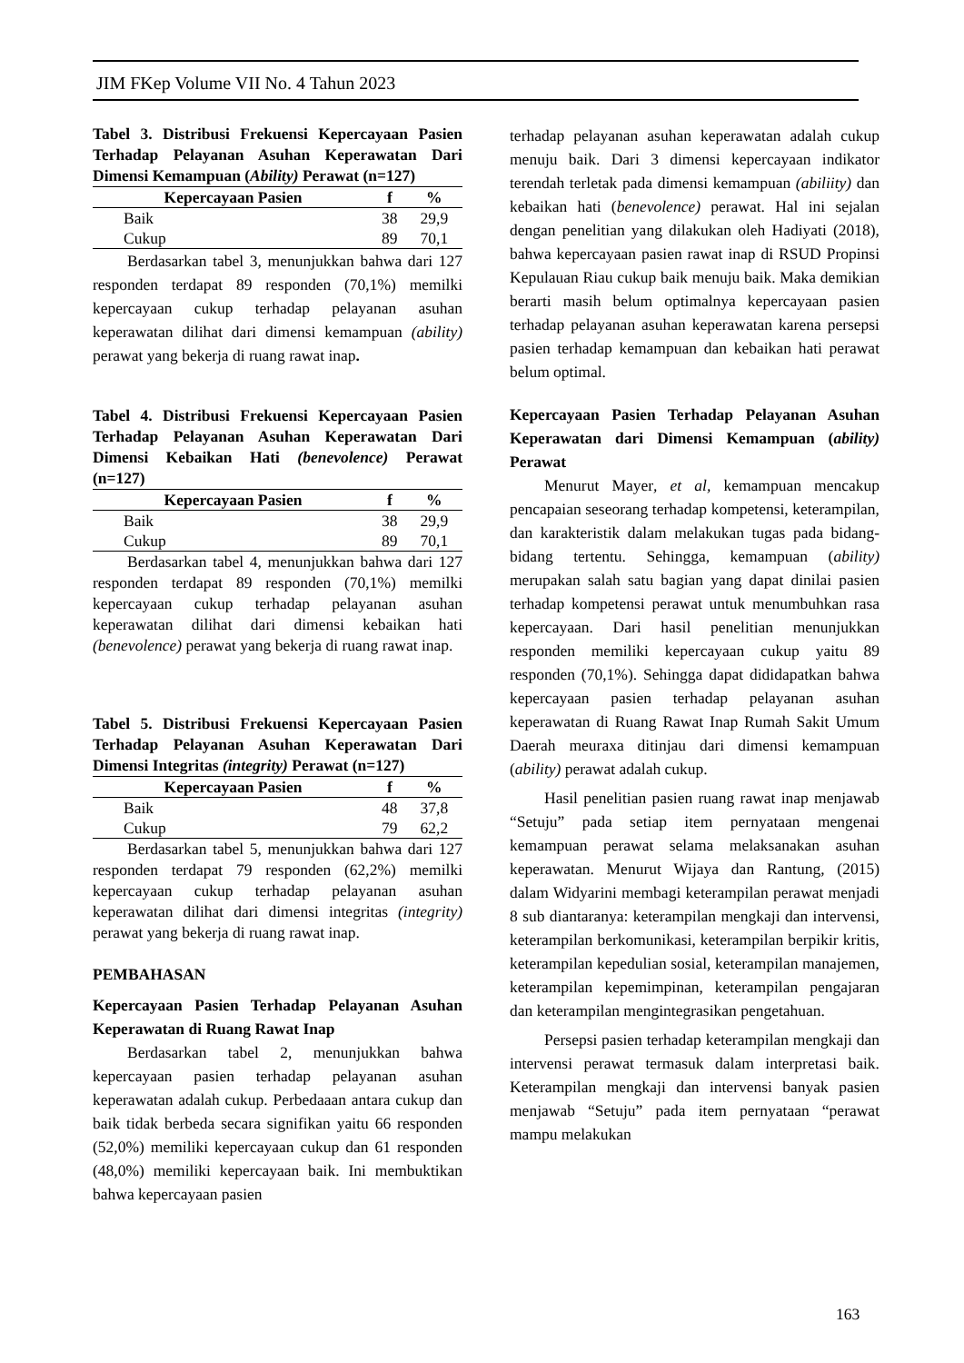JIM FKep Volume VII No. 4 Tahun 2023
Tabel 3. Distribusi Frekuensi Kepercayaan Pasien Terhadap Pelayanan Asuhan Keperawatan Dari Dimensi Kemampuan (Ability) Perawat (n=127)
| Kepercayaan Pasien | f | % |
| --- | --- | --- |
| Baik | 38 | 29,9 |
| Cukup | 89 | 70,1 |
Berdasarkan tabel 3, menunjukkan bahwa dari 127 responden terdapat 89 responden (70,1%) memilki kepercayaan cukup terhadap pelayanan asuhan keperawatan dilihat dari dimensi kemampuan (ability) perawat yang bekerja di ruang rawat inap.
Tabel 4. Distribusi Frekuensi Kepercayaan Pasien Terhadap Pelayanan Asuhan Keperawatan Dari Dimensi Kebaikan Hati (benevolence) Perawat (n=127)
| Kepercayaan Pasien | f | % |
| --- | --- | --- |
| Baik | 38 | 29,9 |
| Cukup | 89 | 70,1 |
Berdasarkan tabel 4, menunjukkan bahwa dari 127 responden terdapat 89 responden (70,1%) memilki kepercayaan cukup terhadap pelayanan asuhan keperawatan dilihat dari dimensi kebaikan hati (benevolence) perawat yang bekerja di ruang rawat inap.
Tabel 5. Distribusi Frekuensi Kepercayaan Pasien Terhadap Pelayanan Asuhan Keperawatan Dari Dimensi Integritas (integrity) Perawat (n=127)
| Kepercayaan Pasien | f | % |
| --- | --- | --- |
| Baik | 48 | 37,8 |
| Cukup | 79 | 62,2 |
Berdasarkan tabel 5, menunjukkan bahwa dari 127 responden terdapat 79 responden (62,2%) memilki kepercayaan cukup terhadap pelayanan asuhan keperawatan dilihat dari dimensi integritas (integrity) perawat yang bekerja di ruang rawat inap.
PEMBAHASAN
Kepercayaan Pasien Terhadap Pelayanan Asuhan Keperawatan di Ruang Rawat Inap
Berdasarkan tabel 2, menunjukkan bahwa kepercayaan pasien terhadap pelayanan asuhan keperawatan adalah cukup. Perbedaaan antara cukup dan baik tidak berbeda secara signifikan yaitu 66 responden (52,0%) memiliki kepercayaan cukup dan 61 responden (48,0%) memiliki kepercayaan baik. Ini membuktikan bahwa kepercayaan pasien
terhadap pelayanan asuhan keperawatan adalah cukup menuju baik. Dari 3 dimensi kepercayaan indikator terendah terletak pada dimensi kemampuan (abiliity) dan kebaikan hati (benevolence) perawat. Hal ini sejalan dengan penelitian yang dilakukan oleh Hadiyati (2018), bahwa kepercayaan pasien rawat inap di RSUD Propinsi Kepulauan Riau cukup baik menuju baik. Maka demikian berarti masih belum optimalnya kepercayaan pasien terhadap pelayanan asuhan keperawatan karena persepsi pasien terhadap kemampuan dan kebaikan hati perawat belum optimal.
Kepercayaan Pasien Terhadap Pelayanan Asuhan Keperawatan dari Dimensi Kemampuan (ability) Perawat
Menurut Mayer, et al, kemampuan mencakup pencapaian seseorang terhadap kompetensi, keterampilan, dan karakteristik dalam melakukan tugas pada bidang-bidang tertentu. Sehingga, kemampuan (ability) merupakan salah satu bagian yang dapat dinilai pasien terhadap kompetensi perawat untuk menumbuhkan rasa kepercayaan. Dari hasil penelitian menunjukkan responden memiliki kepercayaan cukup yaitu 89 responden (70,1%). Sehingga dapat dididapatkan bahwa kepercayaan pasien terhadap pelayanan asuhan keperawatan di Ruang Rawat Inap Rumah Sakit Umum Daerah meuraxa ditinjau dari dimensi kemampuan (ability) perawat adalah cukup.
Hasil penelitian pasien ruang rawat inap menjawab “Setuju” pada setiap item pernyataan mengenai kemampuan perawat selama melaksanakan asuhan keperawatan. Menurut Wijaya dan Rantung, (2015) dalam Widyarini membagi keterampilan perawat menjadi 8 sub diantaranya: keterampilan mengkaji dan intervensi, keterampilan berkomunikasi, keterampilan berpikir kritis, keterampilan kepedulian sosial, keterampilan manajemen, keterampilan kepemimpinan, keterampilan pengajaran dan keterampilan mengintegrasikan pengetahuan.
Persepsi pasien terhadap keterampilan mengkaji dan intervensi perawat termasuk dalam interpretasi baik. Keterampilan mengkaji dan intervensi banyak pasien menjawab “Setuju” pada item pernyataan “perawat mampu melakukan
163